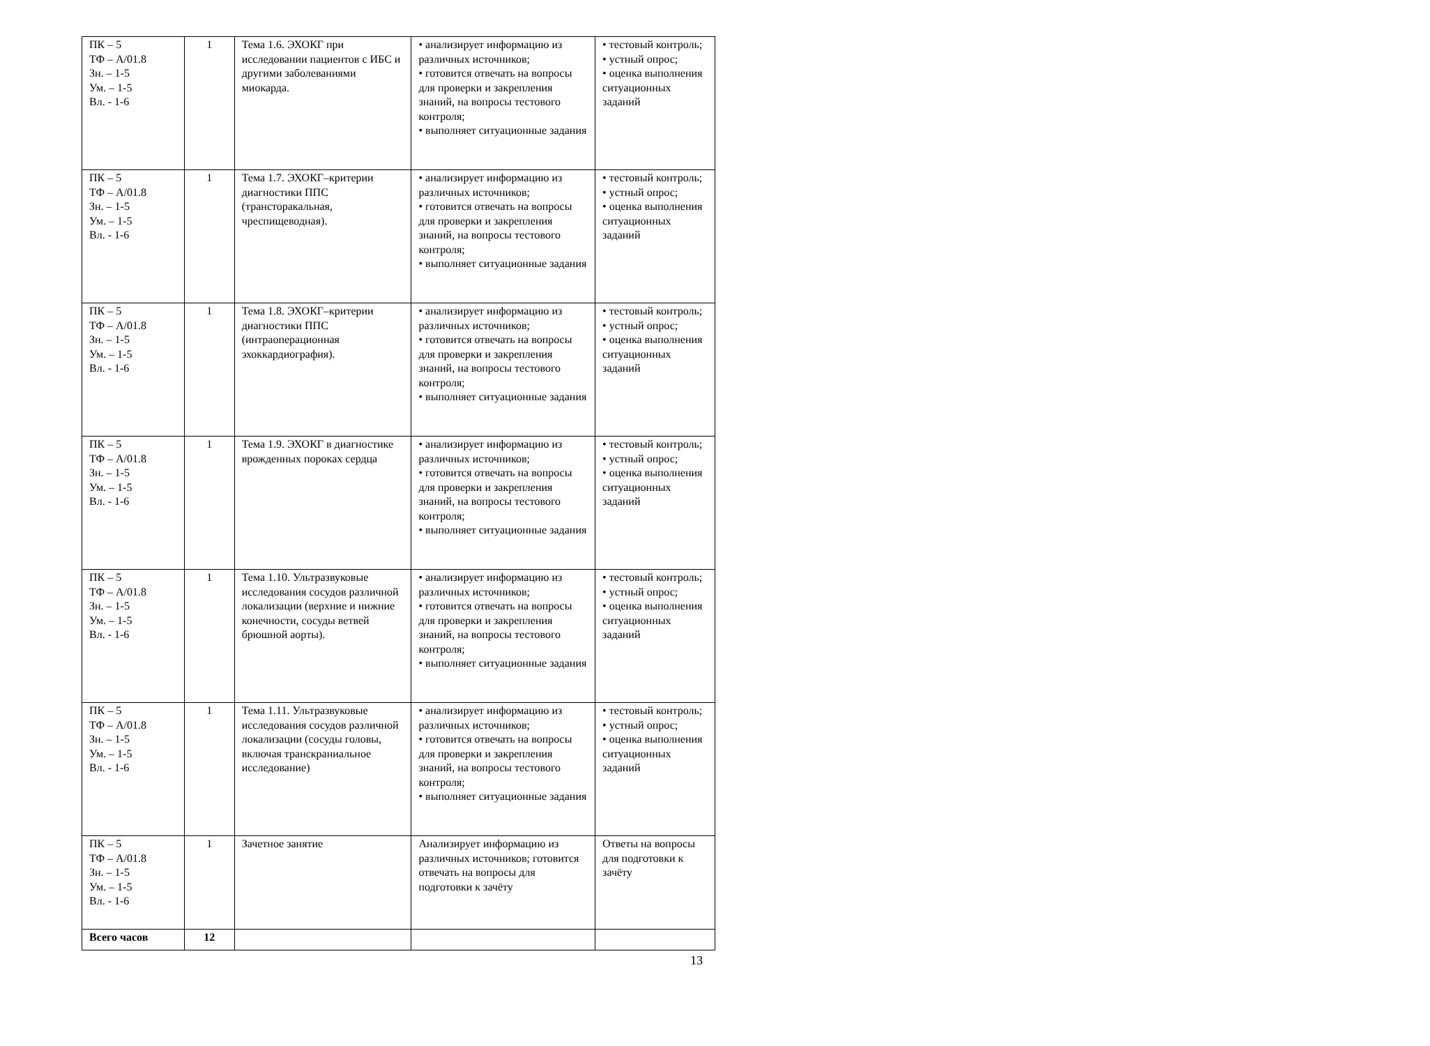| ПК – 5 ТФ – А/01.8 Зн. – 1-5 Ум. – 1-5 Вл. - 1-6 | 1 | Тема 1.6. ЭХОКГ при исследовании пациентов с ИБС и другими заболеваниями миокарда. | • анализирует информацию из различных источников; • готовится отвечать на вопросы для проверки и закрепления знаний, на вопросы тестового контроля; • выполняет ситуационные задания | • тестовый контроль; • устный опрос; • оценка выполнения ситуационных заданий |
| ПК – 5 ТФ – А/01.8 Зн. – 1-5 Ум. – 1-5 Вл. - 1-6 | 1 | Тема 1.7. ЭХОКГ–критерии диагностики ППС (трансторакальная, чреспищеводная). | • анализирует информацию из различных источников; • готовится отвечать на вопросы для проверки и закрепления знаний, на вопросы тестового контроля; • выполняет ситуационные задания | • тестовый контроль; • устный опрос; • оценка выполнения ситуационных заданий |
| ПК – 5 ТФ – А/01.8 Зн. – 1-5 Ум. – 1-5 Вл. - 1-6 | 1 | Тема 1.8. ЭХОКГ–критерии диагностики ППС (интраоперационная эхоккардиография). | • анализирует информацию из различных источников; • готовится отвечать на вопросы для проверки и закрепления знаний, на вопросы тестового контроля; • выполняет ситуационные задания | • тестовый контроль; • устный опрос; • оценка выполнения ситуационных заданий |
| ПК – 5 ТФ – А/01.8 Зн. – 1-5 Ум. – 1-5 Вл. - 1-6 | 1 | Тема 1.9. ЭХОКГ в диагностике врожденных пороках сердца | • анализирует информацию из различных источников; • готовится отвечать на вопросы для проверки и закрепления знаний, на вопросы тестового контроля; • выполняет ситуационные задания | • тестовый контроль; • устный опрос; • оценка выполнения ситуационных заданий |
| ПК – 5 ТФ – А/01.8 Зн. – 1-5 Ум. – 1-5 Вл. - 1-6 | 1 | Тема 1.10. Ультразвуковые исследования сосудов различной локализации (верхние и нижние конечности, сосуды ветвей брюшной аорты). | • анализирует информацию из различных источников; • готовится отвечать на вопросы для проверки и закрепления знаний, на вопросы тестового контроля; • выполняет ситуационные задания | • тестовый контроль; • устный опрос; • оценка выполнения ситуационных заданий |
| ПК – 5 ТФ – А/01.8 Зн. – 1-5 Ум. – 1-5 Вл. - 1-6 | 1 | Тема 1.11. Ультразвуковые исследования сосудов различной локализации (сосуды головы, включая транскраниальное исследование) | • анализирует информацию из различных источников; • готовится отвечать на вопросы для проверки и закрепления знаний, на вопросы тестового контроля; • выполняет ситуационные задания | • тестовый контроль; • устный опрос; • оценка выполнения ситуационных заданий |
| ПК – 5 ТФ – А/01.8 Зн. – 1-5 Ум. – 1-5 Вл. - 1-6 | 1 | Зачетное занятие | Анализирует информацию из различных источников; готовится отвечать на вопросы для подготовки к зачёту | Ответы на вопросы для подготовки к зачёту |
| Всего часов | 12 | | | |
13